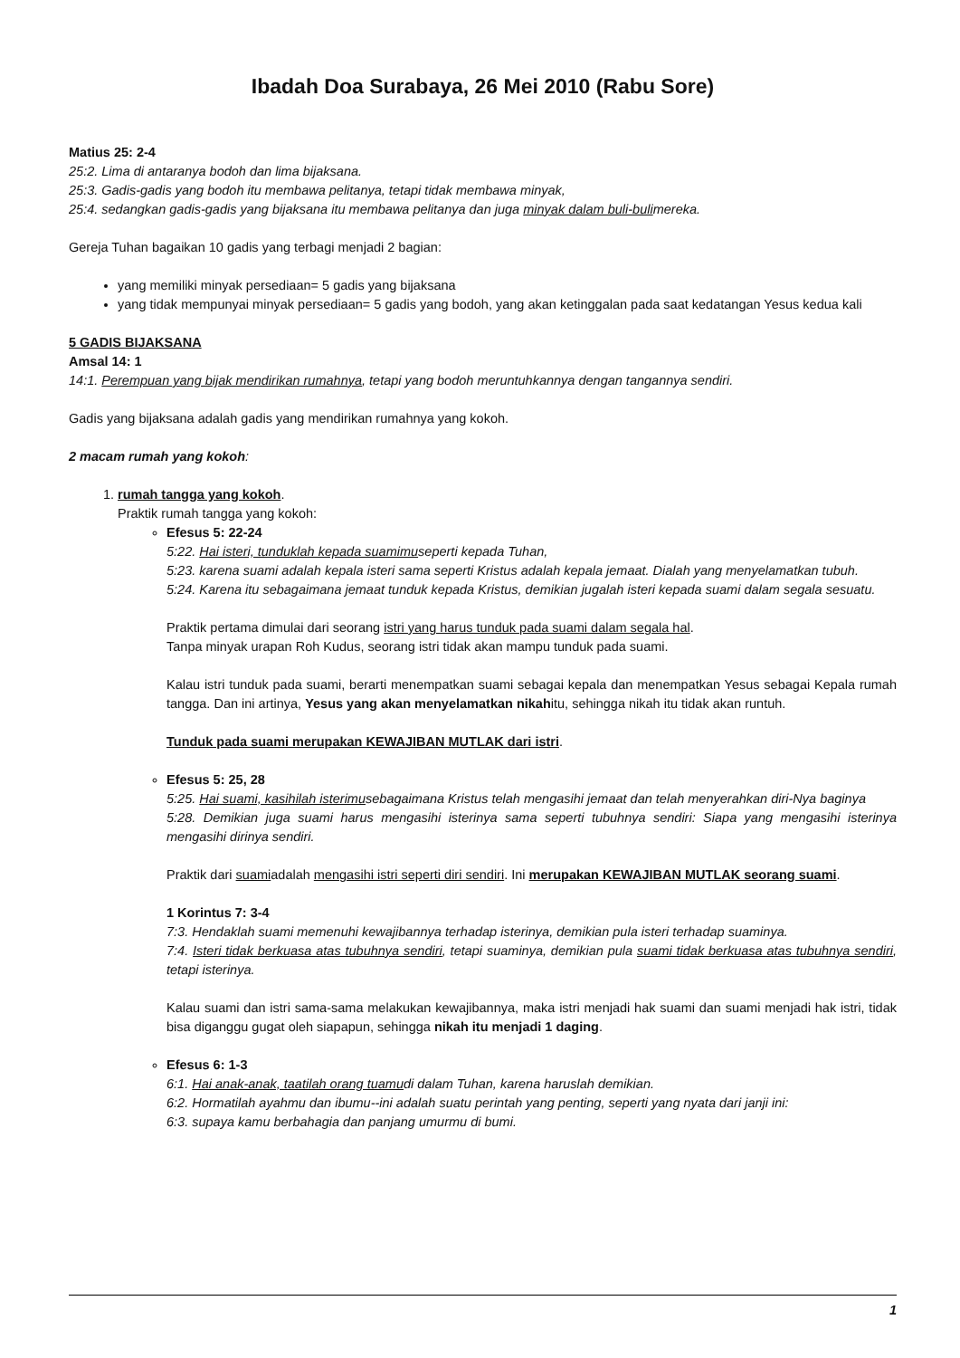Ibadah Doa Surabaya, 26 Mei 2010 (Rabu Sore)
Matius 25: 2-4
25:2. Lima di antaranya bodoh dan lima bijaksana.
25:3. Gadis-gadis yang bodoh itu membawa pelitanya, tetapi tidak membawa minyak,
25:4. sedangkan gadis-gadis yang bijaksana itu membawa pelitanya dan juga minyak dalam buli-bulimereka.
Gereja Tuhan bagaikan 10 gadis yang terbagi menjadi 2 bagian:
yang memiliki minyak persediaan= 5 gadis yang bijaksana
yang tidak mempunyai minyak persediaan= 5 gadis yang bodoh, yang akan ketinggalan pada saat kedatangan Yesus kedua kali
5 GADIS BIJAKSANA
Amsal 14: 1
14:1. Perempuan yang bijak mendirikan rumahnya, tetapi yang bodoh meruntuhkannya dengan tangannya sendiri.
Gadis yang bijaksana adalah gadis yang mendirikan rumahnya yang kokoh.
2 macam rumah yang kokoh:
1. rumah tangga yang kokoh.
Praktik rumah tangga yang kokoh:
Efesus 5: 22-24
5:22. Hai isteri, tunduklah kepada suamimuseperti kepada Tuhan,
5:23. karena suami adalah kepala isteri sama seperti Kristus adalah kepala jemaat. Dialah yang menyelamatkan tubuh.
5:24. Karena itu sebagaimana jemaat tunduk kepada Kristus, demikian jugalah isteri kepada suami dalam segala sesuatu.
Praktik pertama dimulai dari seorang istri yang harus tunduk pada suami dalam segala hal.
Tanpa minyak urapan Roh Kudus, seorang istri tidak akan mampu tunduk pada suami.
Kalau istri tunduk pada suami, berarti menempatkan suami sebagai kepala dan menempatkan Yesus sebagai Kepala rumah tangga. Dan ini artinya, Yesus yang akan menyelamatkan nikahitu, sehingga nikah itu tidak akan runtuh.
Tunduk pada suami merupakan KEWAJIBAN MUTLAK dari istri.
Efesus 5: 25, 28
5:25. Hai suami, kasihilah isterimusebagaimana Kristus telah mengasihi jemaat dan telah menyerahkan diri-Nya baginya
5:28. Demikian juga suami harus mengasihi isterinya sama seperti tubuhnya sendiri: Siapa yang mengasihi isterinya mengasihi dirinya sendiri.
Praktik dari suamiadalah mengasihi istri seperti diri sendiri. Ini merupakan KEWAJIBAN MUTLAK seorang suami.
1 Korintus 7: 3-4
7:3. Hendaklah suami memenuhi kewajibannya terhadap isterinya, demikian pula isteri terhadap suaminya.
7:4. Isteri tidak berkuasa atas tubuhnya sendiri, tetapi suaminya, demikian pula suami tidak berkuasa atas tubuhnya sendiri, tetapi isterinya.
Kalau suami dan istri sama-sama melakukan kewajibannya, maka istri menjadi hak suami dan suami menjadi hak istri, tidak bisa diganggu gugat oleh siapapun, sehingga nikah itu menjadi 1 daging.
Efesus 6: 1-3
6:1. Hai anak-anak, taatilah orang tuamudi dalam Tuhan, karena haruslah demikian.
6:2. Hormatilah ayahmu dan ibumu--ini adalah suatu perintah yang penting, seperti yang nyata dari janji ini:
6:3. supaya kamu berbahagia dan panjang umurmu di bumi.
1